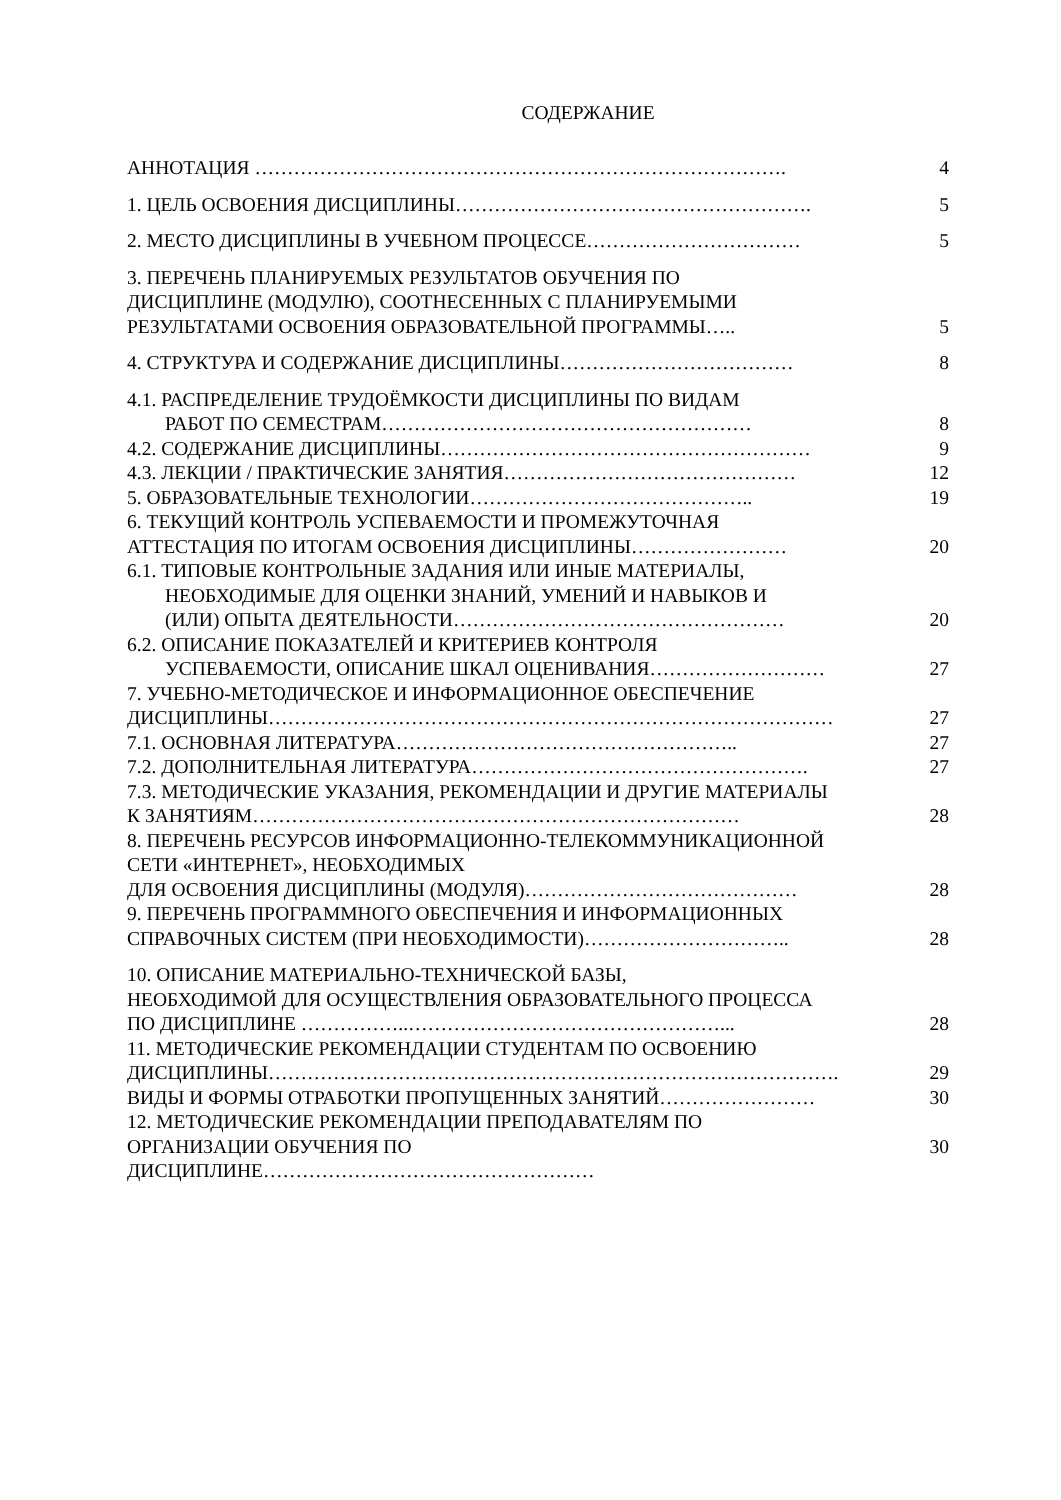СОДЕРЖАНИЕ
| АННОТАЦИЯ ………………………………………………………………………. | 4 |
| 1. ЦЕЛЬ ОСВОЕНИЯ ДИСЦИПЛИНЫ………………………………………………. | 5 |
| 2. МЕСТО ДИСЦИПЛИНЫ В УЧЕБНОМ ПРОЦЕССЕ…………………………… | 5 |
| 3. ПЕРЕЧЕНЬ ПЛАНИРУЕМЫХ РЕЗУЛЬТАТОВ ОБУЧЕНИЯ ПО ДИСЦИПЛИНЕ (МОДУЛЮ), СООТНЕСЕННЫХ С ПЛАНИРУЕМЫМИ РЕЗУЛЬТАТАМИ ОСВОЕНИЯ ОБРАЗОВАТЕЛЬНОЙ ПРОГРАММЫ….. | 5 |
| 4. СТРУКТУРА И СОДЕРЖАНИЕ ДИСЦИПЛИНЫ……………………………… | 8 |
| 4.1. РАСПРЕДЕЛЕНИЕ ТРУДОЁМКОСТИ ДИСЦИПЛИНЫ ПО ВИДАМ РАБОТ ПО СЕМЕСТРАМ………………………………………………… | 8 |
| 4.2. СОДЕРЖАНИЕ ДИСЦИПЛИНЫ………………………………………………… | 9 |
| 4.3. ЛЕКЦИИ / ПРАКТИЧЕСКИЕ ЗАНЯТИЯ……………………………………… | 12 |
| 5. ОБРАЗОВАТЕЛЬНЫЕ ТЕХНОЛОГИИ…………………………………….. | 19 |
| 6. ТЕКУЩИЙ КОНТРОЛЬ УСПЕВАЕМОСТИ И ПРОМЕЖУТОЧНАЯ АТТЕСТАЦИЯ ПО ИТОГАМ ОСВОЕНИЯ ДИСЦИПЛИНЫ…………………… | 20 |
| 6.1. ТИПОВЫЕ КОНТРОЛЬНЫЕ ЗАДАНИЯ ИЛИ ИНЫЕ МАТЕРИАЛЫ, НЕОБХОДИМЫЕ ДЛЯ ОЦЕНКИ ЗНАНИЙ, УМЕНИЙ И НАВЫКОВ И (ИЛИ) ОПЫТА ДЕЯТЕЛЬНОСТИ…………………………………………… | 20 |
| 6.2. ОПИСАНИЕ ПОКАЗАТЕЛЕЙ И КРИТЕРИЕВ КОНТРОЛЯ УСПЕВАЕМОСТИ, ОПИСАНИЕ ШКАЛ ОЦЕНИВАНИЯ……………………… | 27 |
| 7. УЧЕБНО-МЕТОДИЧЕСКОЕ И ИНФОРМАЦИОННОЕ ОБЕСПЕЧЕНИЕ ДИСЦИПЛИНЫ…………………………………………………………………………… | 27 |
| 7.1. ОСНОВНАЯ ЛИТЕРАТУРА…………………………………………….. | 27 |
| 7.2. ДОПОЛНИТЕЛЬНАЯ ЛИТЕРАТУРА……………………………………………. | 27 |
| 7.3. МЕТОДИЧЕСКИЕ УКАЗАНИЯ, РЕКОМЕНДАЦИИ И ДРУГИЕ МАТЕРИАЛЫ К ЗАНЯТИЯМ………………………………………………………………… | 28 |
| 8. ПЕРЕЧЕНЬ РЕСУРСОВ ИНФОРМАЦИОННО-ТЕЛЕКОММУНИКАЦИОННОЙ СЕТИ «ИНТЕРНЕТ», НЕОБХОДИМЫХ ДЛЯ ОСВОЕНИЯ ДИСЦИПЛИНЫ (МОДУЛЯ)…………………………………… | 28 |
| 9. ПЕРЕЧЕНЬ ПРОГРАММНОГО ОБЕСПЕЧЕНИЯ И ИНФОРМАЦИОННЫХ СПРАВОЧНЫХ СИСТЕМ (ПРИ НЕОБХОДИМОСТИ)………………………….. | 28 |
| 10. ОПИСАНИЕ МАТЕРИАЛЬНО-ТЕХНИЧЕСКОЙ БАЗЫ, НЕОБХОДИМОЙ ДЛЯ ОСУЩЕСТВЛЕНИЯ ОБРАЗОВАТЕЛЬНОГО ПРОЦЕССА ПО ДИСЦИПЛИНЕ ……………..…………………………………………... | 28 |
| 11. МЕТОДИЧЕСКИЕ РЕКОМЕНДАЦИИ СТУДЕНТАМ ПО ОСВОЕНИЮ ДИСЦИПЛИНЫ……………………………………………………………………………. | 29 |
| ВИДЫ И ФОРМЫ ОТРАБОТКИ ПРОПУЩЕННЫХ ЗАНЯТИЙ…………………… | 30 |
| 12. МЕТОДИЧЕСКИЕ РЕКОМЕНДАЦИИ ПРЕПОДАВАТЕЛЯМ ПО ОРГАНИЗАЦИИ ОБУЧЕНИЯ ПО ДИСЦИПЛИНЕ…………………………………………… | 30 |